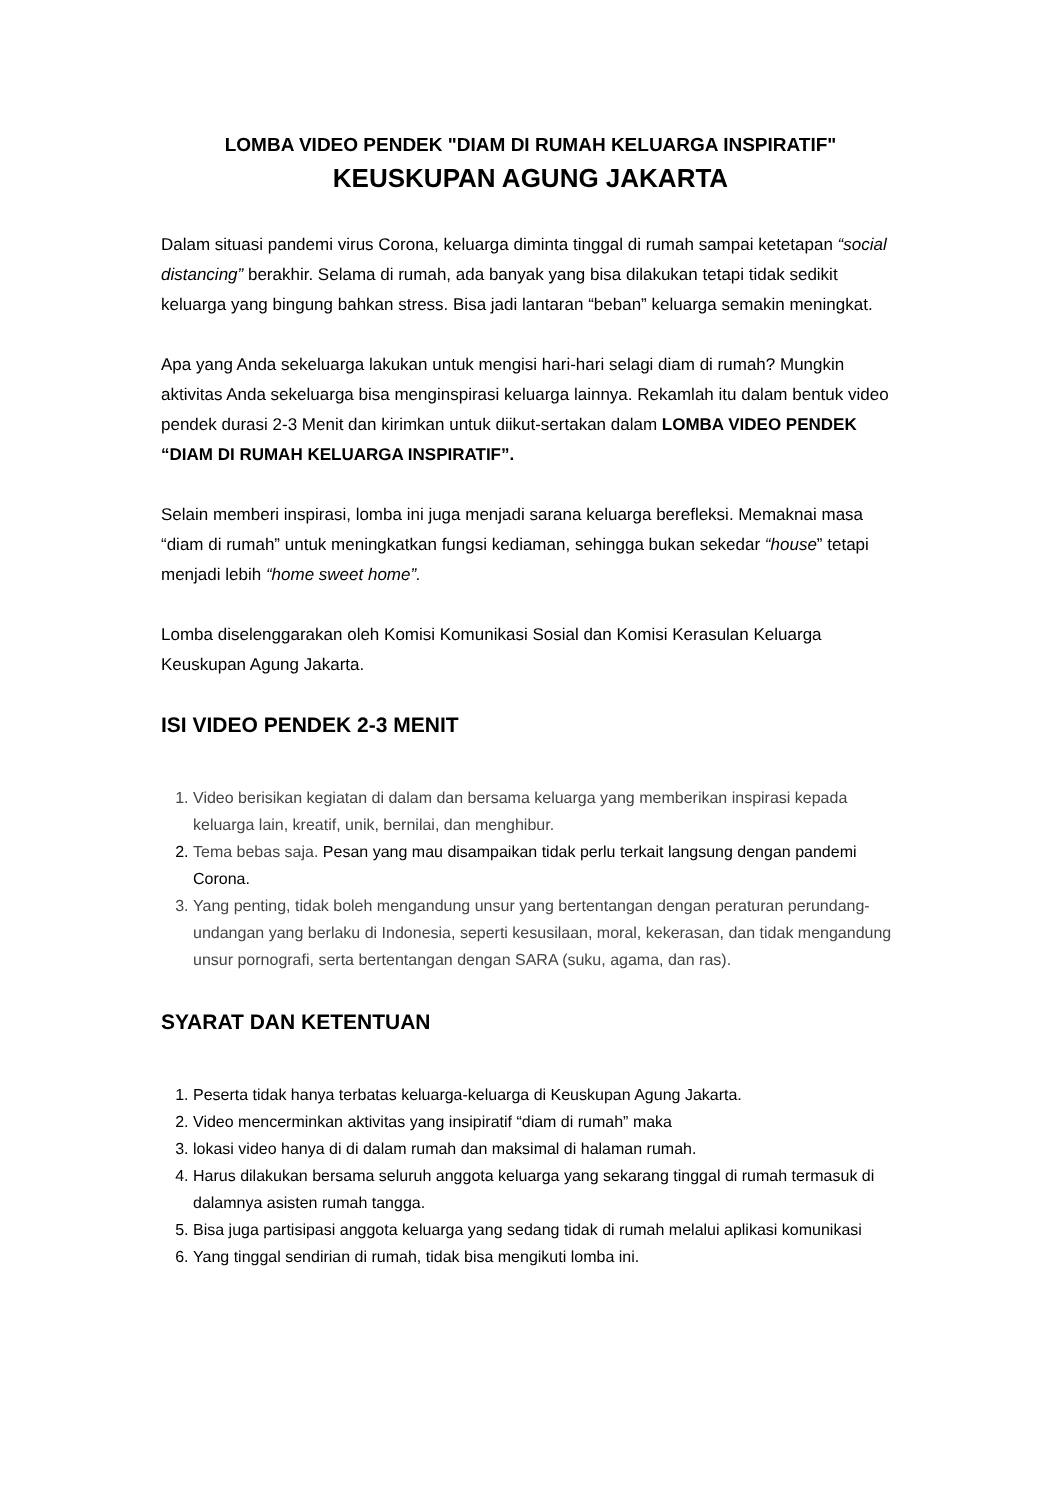LOMBA VIDEO PENDEK "DIAM DI RUMAH KELUARGA INSPIRATIF"
KEUSKUPAN AGUNG JAKARTA
Dalam situasi pandemi virus Corona, keluarga diminta tinggal di rumah sampai ketetapan “social distancing” berakhir. Selama di rumah, ada banyak yang bisa dilakukan tetapi tidak sedikit keluarga yang bingung bahkan stress. Bisa jadi lantaran “beban” keluarga semakin meningkat.
Apa yang Anda sekeluarga lakukan untuk mengisi hari-hari selagi diam di rumah? Mungkin aktivitas Anda sekeluarga bisa menginspirasi keluarga lainnya. Rekamlah itu dalam bentuk video pendek durasi 2-3 Menit dan kirimkan untuk diikut-sertakan dalam LOMBA VIDEO PENDEK “DIAM DI RUMAH KELUARGA INSPIRATIF”.
Selain memberi inspirasi, lomba ini juga menjadi sarana keluarga berefleksi. Memaknai masa “diam di rumah” untuk meningkatkan fungsi kediaman, sehingga bukan sekedar “house” tetapi menjadi lebih “home sweet home”.
Lomba diselenggarakan oleh Komisi Komunikasi Sosial dan Komisi Kerasulan Keluarga Keuskupan Agung Jakarta.
ISI VIDEO PENDEK 2-3 MENIT
1. Video berisikan kegiatan di dalam dan bersama keluarga yang memberikan inspirasi kepada keluarga lain, kreatif, unik, bernilai, dan menghibur.
2. Tema bebas saja. Pesan yang mau disampaikan tidak perlu terkait langsung dengan pandemi Corona.
3. Yang penting, tidak boleh mengandung unsur yang bertentangan dengan peraturan perundang-undangan yang berlaku di Indonesia, seperti kesusilaan, moral, kekerasan, dan tidak mengandung unsur pornografi, serta bertentangan dengan SARA (suku, agama, dan ras).
SYARAT DAN KETENTUAN
1. Peserta tidak hanya terbatas keluarga-keluarga di Keuskupan Agung Jakarta.
2. Video mencerminkan aktivitas yang insipiratif “diam di rumah” maka
3. lokasi video hanya di di dalam rumah dan maksimal di halaman rumah.
4. Harus dilakukan bersama seluruh anggota keluarga yang sekarang tinggal di rumah termasuk di dalamnya asisten rumah tangga.
5. Bisa juga partisipasi anggota keluarga yang sedang tidak di rumah melalui aplikasi komunikasi
6. Yang tinggal sendirian di rumah, tidak bisa mengikuti lomba ini.